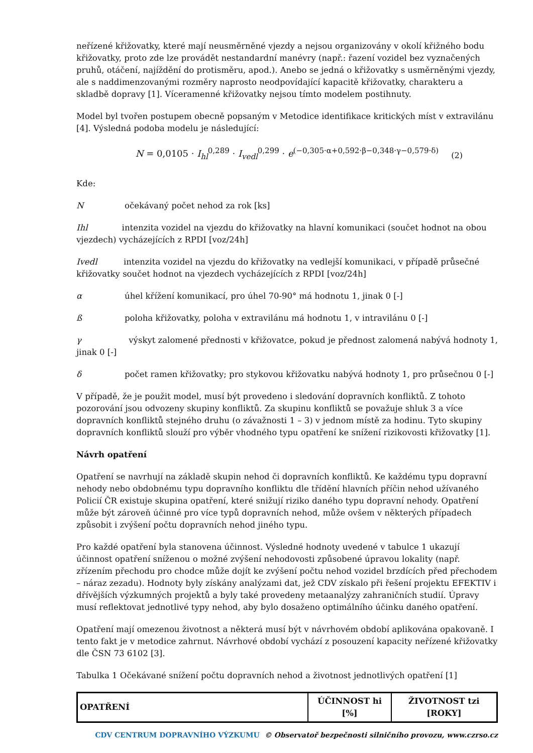neřízené křižovatky, které mají neusměrněné vjezdy a nejsou organizovány v okolí křižného bodu křižovatky, proto zde lze provádět nestandardní manévry (např.: řazení vozidel bez vyznačených pruhů, otáčení, najíždění do protisměru, apod.). Anebo se jedná o křižovatky s usměrněnými vjezdy, ale s naddimenzovanými rozměry naprosto neodpovídající kapacitě křižovatky, charakteru a skladbě dopravy [1]. Víceramenné křižovatky nejsou tímto modelem postihnuty.
Model byl tvořen postupem obecně popsaným v Metodice identifikace kritických míst v extravilánu [4]. Výsledná podoba modelu je následující:
N = 0,0105 · I<sub>hl</sub><sup>0,289</sup> · I<sub>vedl</sub><sup>0,299</sup> · e<sup>(−0,305·α+0,592·β−0,348·γ−0,579·δ)</sup> (2)
Kde:
Nočekávaný počet nehod za rok [ks]
Ihl intenzita vozidel na vjezdu do křižovatky na hlavní komunikaci (součet hodnot na obou vjezdech) vycházejících z RPDI [voz/24h]
Ivedl intenzita vozidel na vjezdu do křižovatky na vedlejší komunikaci, v případě průsečné křižovatky součet hodnot na vjezdech vycházejících z RPDI [voz/24h]
α úhel křížení komunikací, pro úhel 70-90° má hodnotu 1, jinak 0 [-]
ß poloha křižovatky, poloha v extravilánu má hodnotu 1, v intravilánu 0 [-]
γ výskyt zalomené přednosti v křižovatce, pokud je přednost zalomená nabývá hodnoty 1, jinak 0 [-]
δ počet ramen křižovatky; pro stykovou křižovatku nabývá hodnoty 1, pro průsečnou 0 [-]
V případě, že je použit model, musí být provedeno i sledování dopravních konfliktů. Z tohoto pozorování jsou odvozeny skupiny konfliktů. Za skupinu konfliktů se považuje shluk 3 a více dopravních konfliktů stejného druhu (o závažnosti 1 – 3) v jednom místě za hodinu. Tyto skupiny dopravních konfliktů slouží pro výběr vhodného typu opatření ke snížení rizikovosti křižovatky [1].
Návrh opatření
Opatření se navrhují na základě skupin nehod či dopravních konfliktů. Ke každému typu dopravní nehody nebo obdobnému typu dopravního konfliktu dle třídění hlavních příčin nehod užívaného Policií ČR existuje skupina opatření, které snižují riziko daného typu dopravní nehody. Opatření může být zároveň účinné pro více typů dopravních nehod, může ovšem v některých případech způsobit i zvýšení počtu dopravních nehod jiného typu.
Pro každé opatření byla stanovena účinnost. Výsledné hodnoty uvedené v tabulce 1 ukazují účinnost opatření sníženou o možné zvýšení nehodovosti způsobené úpravou lokality (např. zřízením přechodu pro chodce může dojít ke zvýšení počtu nehod vozidel brzdících před přechodem – náraz zezadu). Hodnoty byly získány analýzami dat, jež CDV získalo při řešení projektu EFEKTIV i dřívějších výzkumných projektů a byly také provedeny metaanalýzy zahraničních studií. Úpravy musí reflektovat jednotlivé typy nehod, aby bylo dosaženo optimálního účinku daného opatření.
Opatření mají omezenou životnost a některá musí být v návrhovém období aplikována opakovaně. I tento fakt je v metodice zahrnut. Návrhové období vychází z posouzení kapacity neřízené křižovatky dle ČSN 73 6102 [3].
Tabulka 1 Očekávané snížení počtu dopravních nehod a životnost jednotlivých opatření [1]
| OPATŘENÍ | ÚČINNOST hi [%] | ŽIVOTNOST tzi [ROKY] |
| --- | --- | --- |
CDV CENTRUM DOPRAVNÍHO VÝZKUMU © Observatoř bezpečnosti silničního provozu, www.czrso.cz